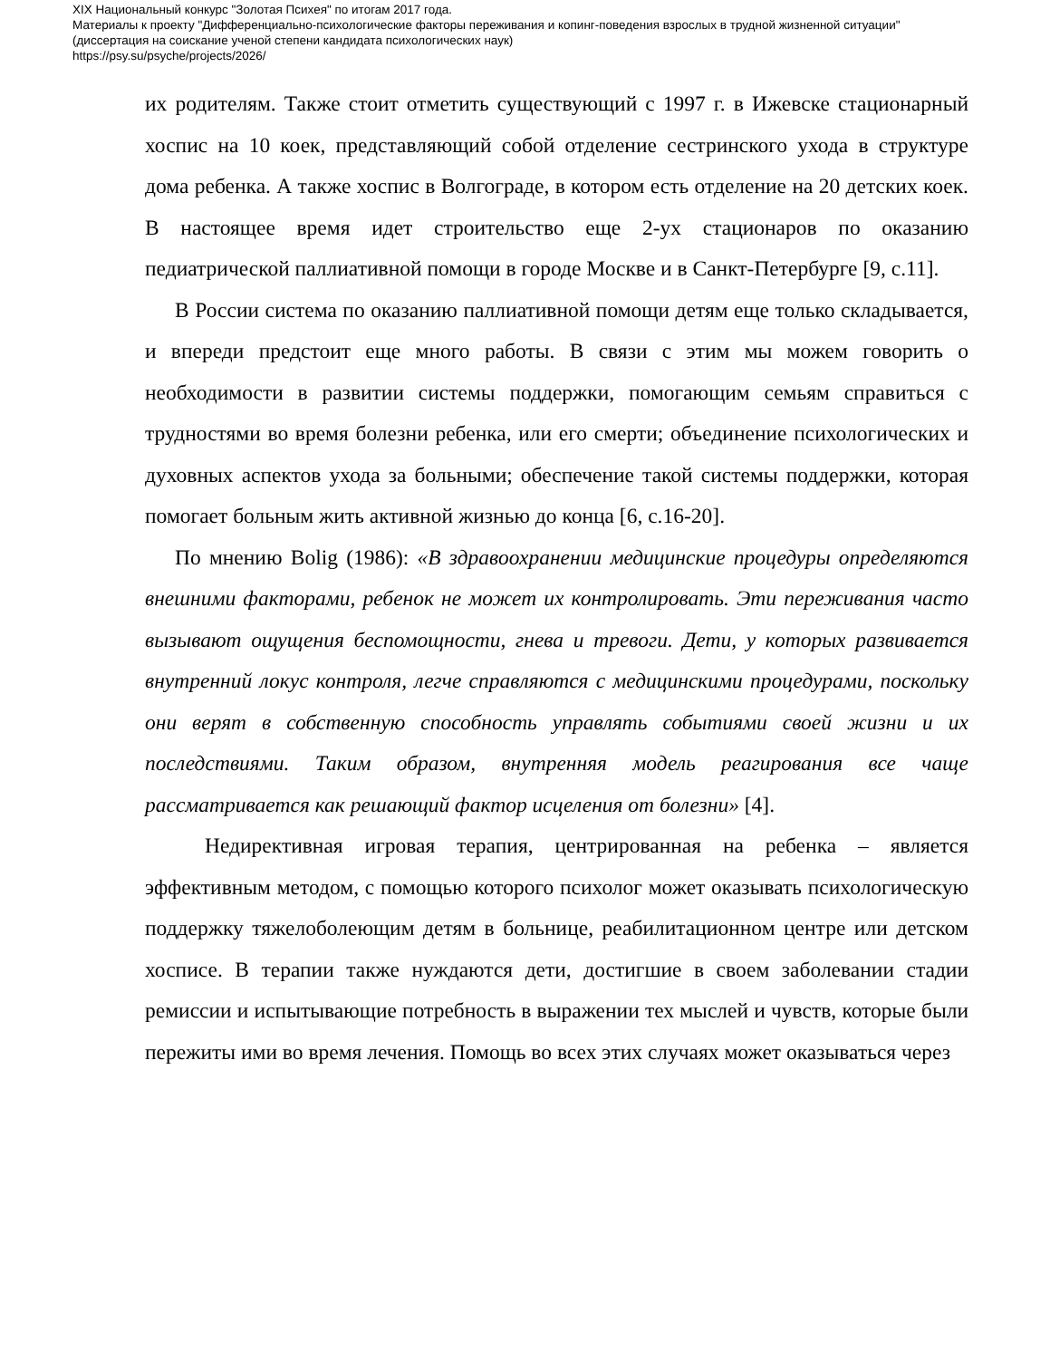XIX Национальный конкурс "Золотая Психея" по итогам 2017 года.
Материалы к проекту "Дифференциально-психологические факторы переживания и копинг-поведения взрослых в трудной жизненной ситуации"
(диссертация на соискание ученой степени кандидата психологических наук)
https://psy.su/psyche/projects/2026/
их родителям. Также стоит отметить существующий с 1997 г. в Ижевске стационарный хоспис на 10 коек, представляющий собой отделение сестринского ухода в структуре дома ребенка. А также хоспис в Волгограде, в котором есть отделение на 20 детских коек. В настоящее время идет строительство еще 2-ух стационаров по оказанию педиатрической паллиативной помощи в городе Москве и в Санкт-Петербурге [9, с.11].
В России система по оказанию паллиативной помощи детям еще только складывается, и впереди предстоит еще много работы. В связи с этим мы можем говорить о необходимости в развитии системы поддержки, помогающим семьям справиться с трудностями во время болезни ребенка, или его смерти; объединение психологических и духовных аспектов ухода за больными; обеспечение такой системы поддержки, которая помогает больным жить активной жизнью до конца [6, с.16-20].
По мнению Bolig (1986): «В здравоохранении медицинские процедуры определяются внешними факторами, ребенок не может их контролировать. Эти переживания часто вызывают ощущения беспомощности, гнева и тревоги. Дети, у которых развивается внутренний локус контроля, легче справляются с медицинскими процедурами, поскольку они верят в собственную способность управлять событиями своей жизни и их последствиями. Таким образом, внутренняя модель реагирования все чаще рассматривается как решающий фактор исцеления от болезни» [4].
Недирективная игровая терапия, центрированная на ребенка – является эффективным методом, с помощью которого психолог может оказывать психологическую поддержку тяжелоболеющим детям в больнице, реабилитационном центре или детском хосписе. В терапии также нуждаются дети, достигшие в своем заболевании стадии ремиссии и испытывающие потребность в выражении тех мыслей и чувств, которые были пережиты ими во время лечения. Помощь во всех этих случаях может оказываться через